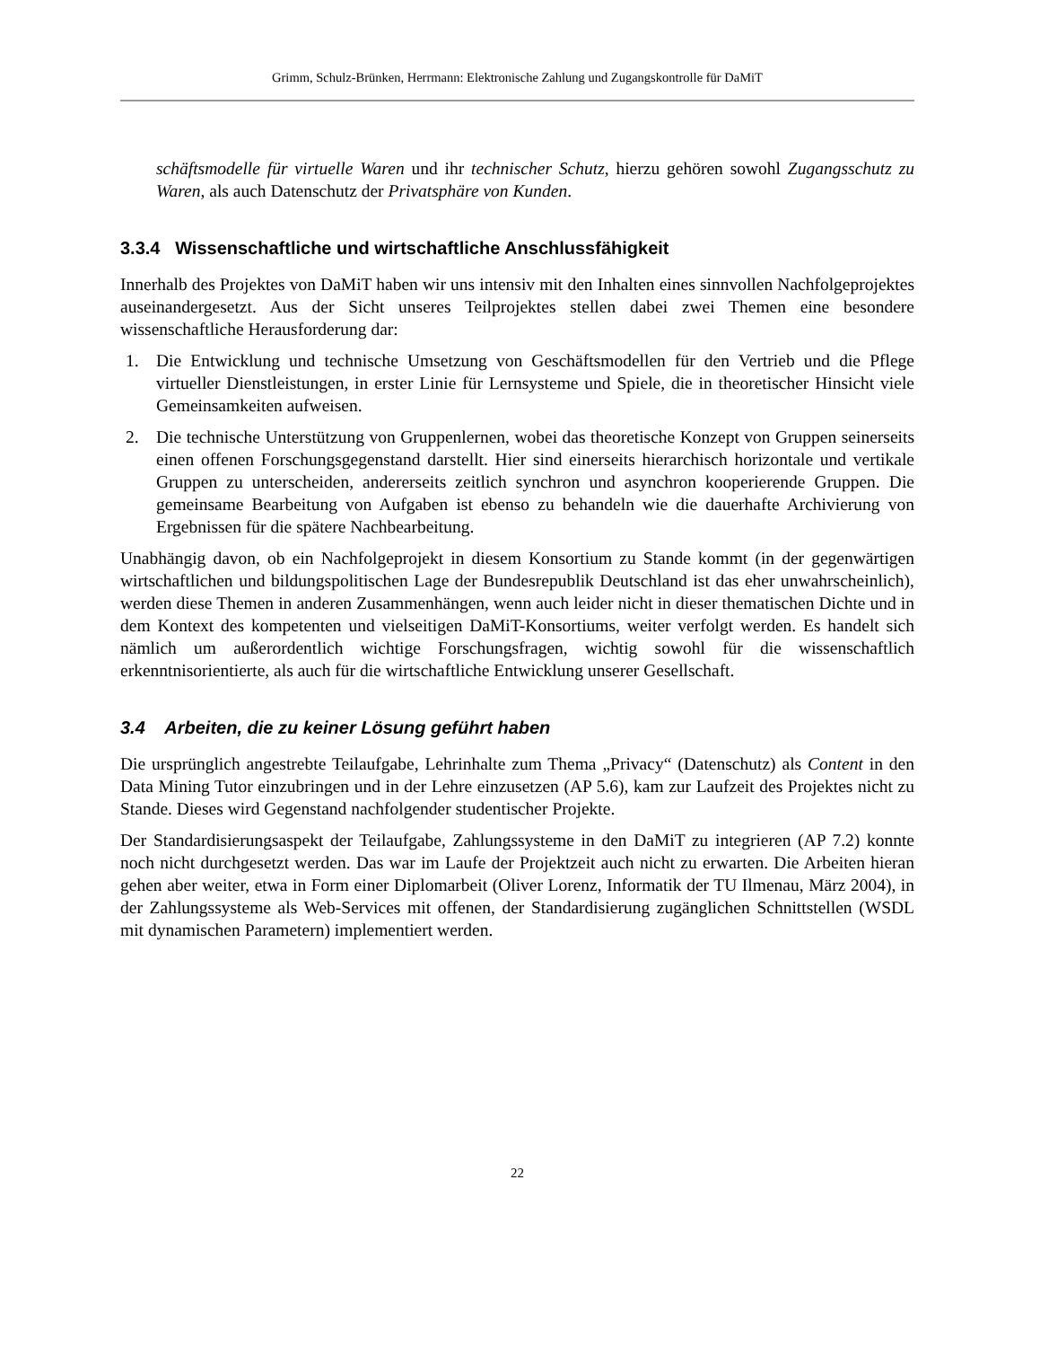Grimm, Schulz-Brünken, Herrmann: Elektronische Zahlung und Zugangskontrolle für DaMiT
schäftsmodelle für virtuelle Waren und ihr technischer Schutz, hierzu gehören sowohl Zugangsschutz zu Waren, als auch Datenschutz der Privatsphäre von Kunden.
3.3.4 Wissenschaftliche und wirtschaftliche Anschlussfähigkeit
Innerhalb des Projektes von DaMiT haben wir uns intensiv mit den Inhalten eines sinnvollen Nachfolgeprojektes auseinandergesetzt. Aus der Sicht unseres Teilprojektes stellen dabei zwei Themen eine besondere wissenschaftliche Herausforderung dar:
1. Die Entwicklung und technische Umsetzung von Geschäftsmodellen für den Vertrieb und die Pflege virtueller Dienstleistungen, in erster Linie für Lernsysteme und Spiele, die in theoretischer Hinsicht viele Gemeinsamkeiten aufweisen.
2. Die technische Unterstützung von Gruppenlernen, wobei das theoretische Konzept von Gruppen seinerseits einen offenen Forschungsgegenstand darstellt. Hier sind einerseits hierarchisch horizontale und vertikale Gruppen zu unterscheiden, andererseits zeitlich synchron und asynchron kooperierende Gruppen. Die gemeinsame Bearbeitung von Aufgaben ist ebenso zu behandeln wie die dauerhafte Archivierung von Ergebnissen für die spätere Nachbearbeitung.
Unabhängig davon, ob ein Nachfolgeprojekt in diesem Konsortium zu Stande kommt (in der gegenwärtigen wirtschaftlichen und bildungspolitischen Lage der Bundesrepublik Deutschland ist das eher unwahrscheinlich), werden diese Themen in anderen Zusammenhängen, wenn auch leider nicht in dieser thematischen Dichte und in dem Kontext des kompetenten und vielseitigen DaMiT-Konsortiums, weiter verfolgt werden. Es handelt sich nämlich um außerordentlich wichtige Forschungsfragen, wichtig sowohl für die wissenschaftlich erkenntnisorientierte, als auch für die wirtschaftliche Entwicklung unserer Gesellschaft.
3.4 Arbeiten, die zu keiner Lösung geführt haben
Die ursprünglich angestrebte Teilaufgabe, Lehrinhalte zum Thema „Privacy“ (Datenschutz) als Content in den Data Mining Tutor einzubringen und in der Lehre einzusetzen (AP 5.6), kam zur Laufzeit des Projektes nicht zu Stande. Dieses wird Gegenstand nachfolgender studentischer Projekte.
Der Standardisierungsaspekt der Teilaufgabe, Zahlungssysteme in den DaMiT zu integrieren (AP 7.2) konnte noch nicht durchgesetzt werden. Das war im Laufe der Projektzeit auch nicht zu erwarten. Die Arbeiten hieran gehen aber weiter, etwa in Form einer Diplomarbeit (Oliver Lorenz, Informatik der TU Ilmenau, März 2004), in der Zahlungssysteme als Web-Services mit offenen, der Standardisierung zugänglichen Schnittstellen (WSDL mit dynamischen Parametern) implementiert werden.
22